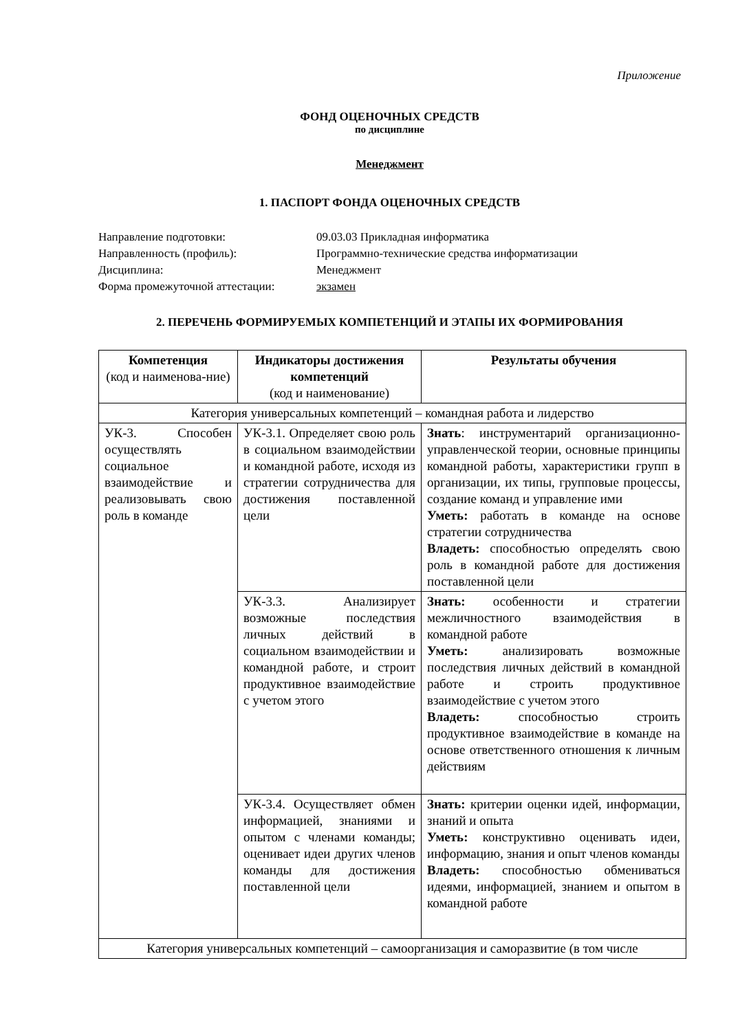Приложение
ФОНД ОЦЕНОЧНЫХ СРЕДСТВ
по дисциплине
Менеджмент
1. ПАСПОРТ ФОНДА ОЦЕНОЧНЫХ СРЕДСТВ
Направление подготовки:
09.03.03 Прикладная информатика
Направленность (профиль):
Программно-технические средства информатизации
Дисциплина:
Менеджмент
Форма промежуточной аттестации:
экзамен
2. ПЕРЕЧЕНЬ ФОРМИРУЕМЫХ КОМПЕТЕНЦИЙ И ЭТАПЫ ИХ ФОРМИРОВАНИЯ
| Компетенция (код и наименова-ние) | Индикаторы достижения компетенций (код и наименование) | Результаты обучения |
| --- | --- | --- |
| Категория универсальных компетенций – командная работа и лидерство | | |
| УК-3. Способен осуществлять социальное взаимодействие и реализовывать свою роль в команде | УК-3.1. Определяет свою роль в социальном взаимодействии и командной работе, исходя из стратегии сотрудничества для достижения поставленной цели | Знать : инструментарий организационно-управленческой теории, основные принципы командной работы, характеристики групп в организации, их типы, групповые процессы, создание команд и управление ими Уметь: работать в команде на основе стратегии сотрудничества Владеть: способностью определять свою роль в командной работе для достижения поставленной цели |
| | УК-3.3. Анализирует возможные последствия личных действий в социальном взаимодействии и командной работе, и строит продуктивное взаимодействие с учетом этого | Знать: особенности и стратегии межличностного взаимодействия в командной работе Уметь: анализировать возможные последствия личных действий в командной работе и строить продуктивное взаимодействие с учетом этого Владеть: способностью строить продуктивное взаимодействие в команде на основе ответственного отношения к личным действиям |
| | УК-3.4. Осуществляет обмен информацией, знаниями и опытом с членами команды; оценивает идеи других членов команды для достижения поставленной цели | Знать: критерии оценки идей, информации, знаний и опыта Уметь: конструктивно оценивать идеи, информацию, знания и опыт членов команды Владеть: способностью обмениваться идеями, информацией, знанием и опытом в командной работе |
| Категория универсальных компетенций – самоорганизация и саморазвитие (в том числе | | |